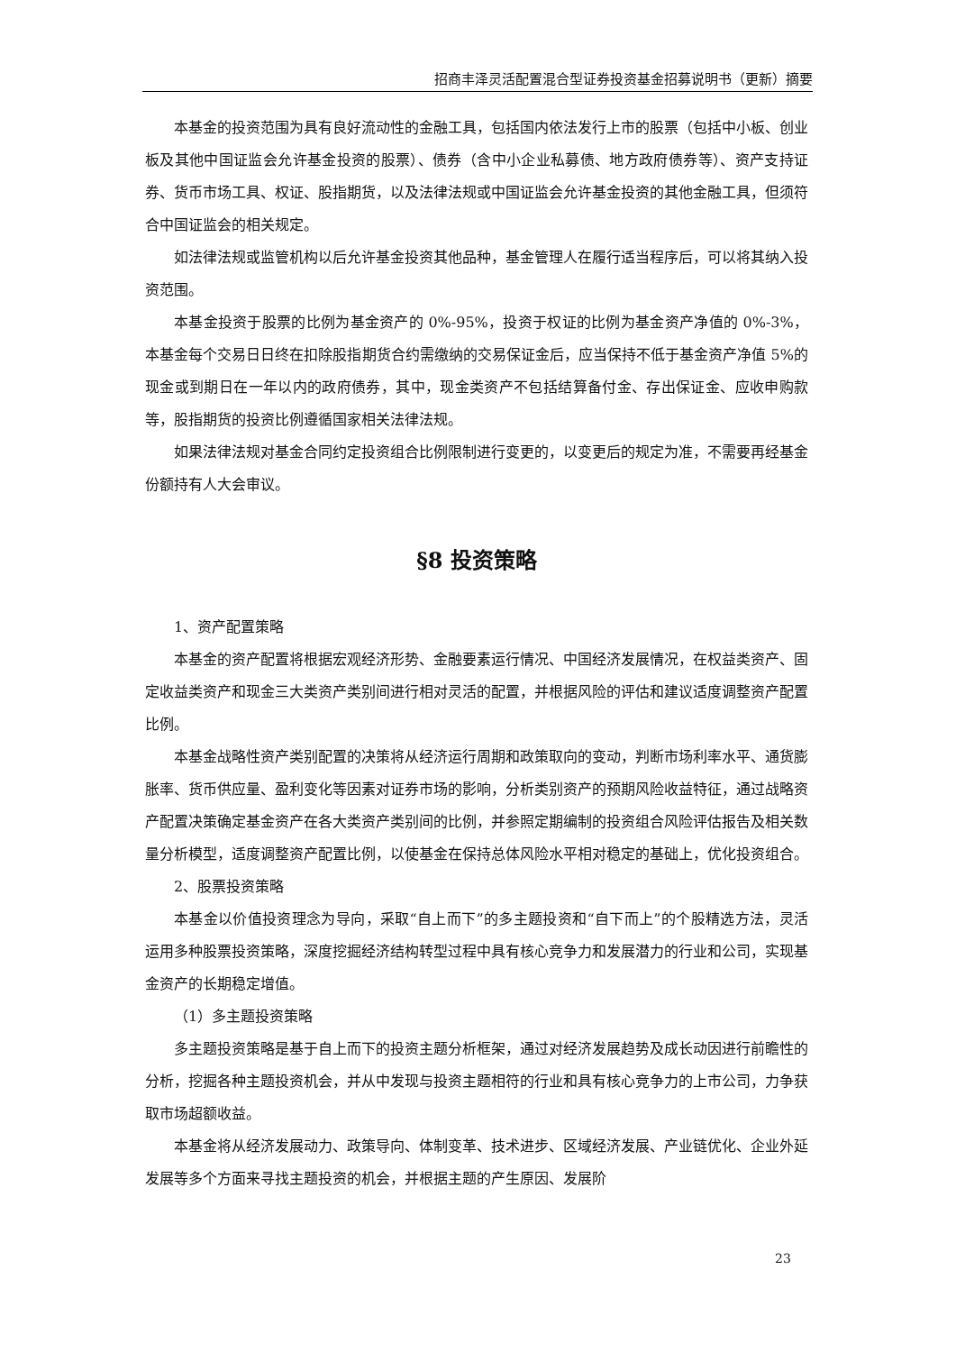招商丰泽灵活配置混合型证券投资基金招募说明书（更新）摘要
本基金的投资范围为具有良好流动性的金融工具，包括国内依法发行上市的股票（包括中小板、创业板及其他中国证监会允许基金投资的股票）、债券（含中小企业私募债、地方政府债券等）、资产支持证券、货币市场工具、权证、股指期货，以及法律法规或中国证监会允许基金投资的其他金融工具，但须符合中国证监会的相关规定。
如法律法规或监管机构以后允许基金投资其他品种，基金管理人在履行适当程序后，可以将其纳入投资范围。
本基金投资于股票的比例为基金资产的 0%-95%，投资于权证的比例为基金资产净值的 0%-3%，本基金每个交易日日终在扣除股指期货合约需缴纳的交易保证金后，应当保持不低于基金资产净值 5%的现金或到期日在一年以内的政府债券，其中，现金类资产不包括结算备付金、存出保证金、应收申购款等，股指期货的投资比例遵循国家相关法律法规。
如果法律法规对基金合同约定投资组合比例限制进行变更的，以变更后的规定为准，不需要再经基金份额持有人大会审议。
§8 投资策略
1、资产配置策略
本基金的资产配置将根据宏观经济形势、金融要素运行情况、中国经济发展情况，在权益类资产、固定收益类资产和现金三大类资产类别间进行相对灵活的配置，并根据风险的评估和建议适度调整资产配置比例。
本基金战略性资产类别配置的决策将从经济运行周期和政策取向的变动，判断市场利率水平、通货膨胀率、货币供应量、盈利变化等因素对证券市场的影响，分析类别资产的预期风险收益特征，通过战略资产配置决策确定基金资产在各大类资产类别间的比例，并参照定期编制的投资组合风险评估报告及相关数量分析模型，适度调整资产配置比例，以使基金在保持总体风险水平相对稳定的基础上，优化投资组合。
2、股票投资策略
本基金以价值投资理念为导向，采取“自上而下”的多主题投资和“自下而上”的个股精选方法，灵活运用多种股票投资策略，深度挖掘经济结构转型过程中具有核心竞争力和发展潜力的行业和公司，实现基金资产的长期稳定增值。
（1）多主题投资策略
多主题投资策略是基于自上而下的投资主题分析框架，通过对经济发展趋势及成长动因进行前瞻性的分析，挖掘各种主题投资机会，并从中发现与投资主题相符的行业和具有核心竞争力的上市公司，力争获取市场超额收益。
本基金将从经济发展动力、政策导向、体制变革、技术进步、区域经济发展、产业链优化、企业外延发展等多个方面来寻找主题投资的机会，并根据主题的产生原因、发展阶
23